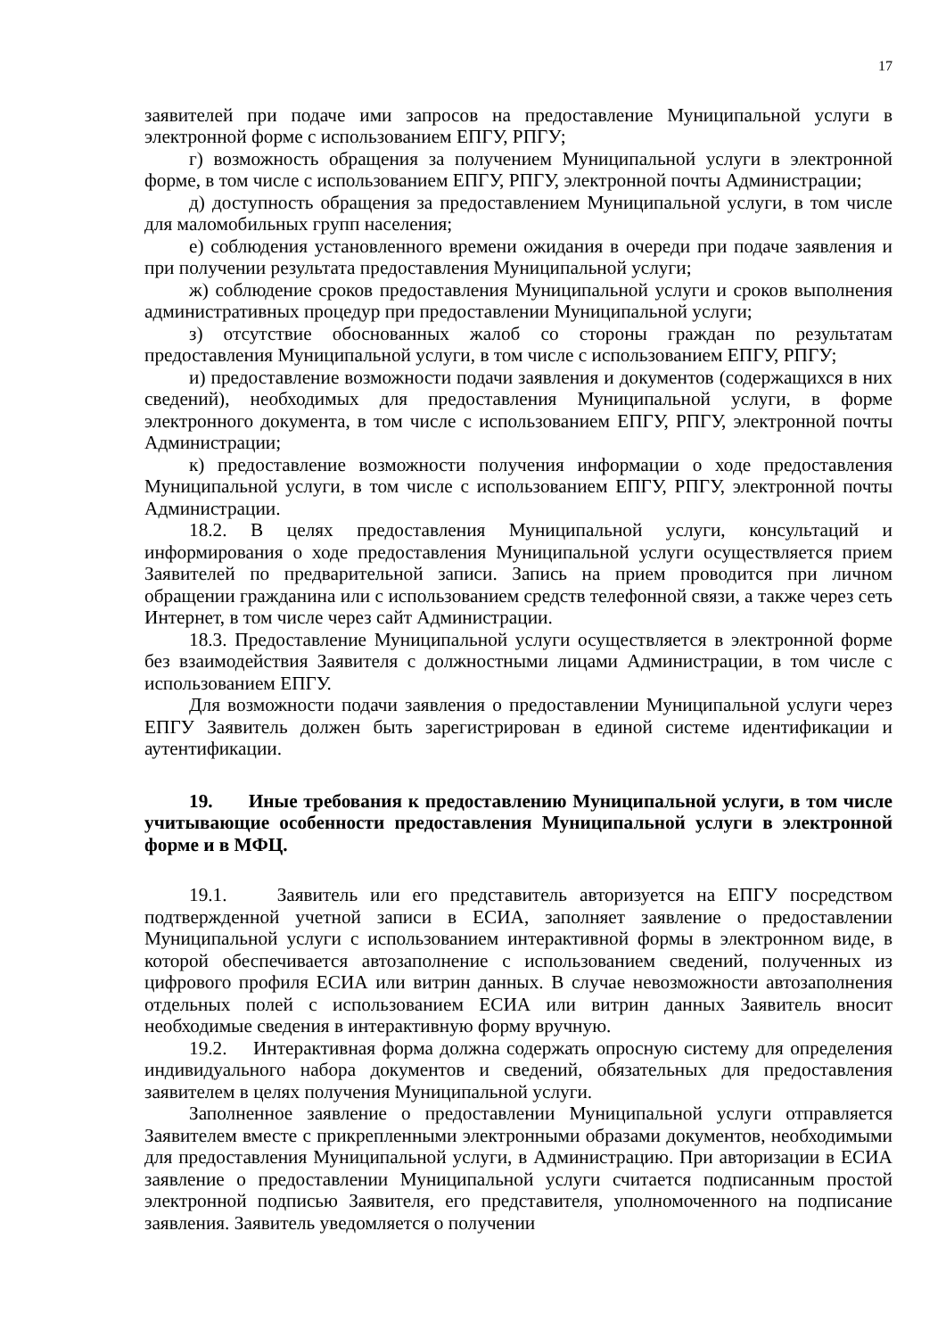17
заявителей при подаче ими запросов на предоставление Муниципальной услуги в электронной форме с использованием ЕПГУ, РПГУ;
г) возможность обращения за получением Муниципальной услуги в электронной форме, в том числе с использованием ЕПГУ, РПГУ, электронной почты Администрации;
д) доступность обращения за предоставлением Муниципальной услуги, в том числе для маломобильных групп населения;
е) соблюдения установленного времени ожидания в очереди при подаче заявления и при получении результата предоставления Муниципальной услуги;
ж) соблюдение сроков предоставления Муниципальной услуги и сроков выполнения административных процедур при предоставлении Муниципальной услуги;
з) отсутствие обоснованных жалоб со стороны граждан по результатам предоставления Муниципальной услуги, в том числе с использованием ЕПГУ, РПГУ;
и) предоставление возможности подачи заявления и документов (содержащихся в них сведений), необходимых для предоставления Муниципальной услуги, в форме электронного документа, в том числе с использованием ЕПГУ, РПГУ, электронной почты Администрации;
к) предоставление возможности получения информации о ходе предоставления Муниципальной услуги, в том числе с использованием ЕПГУ, РПГУ, электронной почты Администрации.
18.2. В целях предоставления Муниципальной услуги, консультаций и информирования о ходе предоставления Муниципальной услуги осуществляется прием Заявителей по предварительной записи. Запись на прием проводится при личном обращении гражданина или с использованием средств телефонной связи, а также через сеть Интернет, в том числе через сайт Администрации.
18.3. Предоставление Муниципальной услуги осуществляется в электронной форме без взаимодействия Заявителя с должностными лицами Администрации, в том числе с использованием ЕПГУ.
Для возможности подачи заявления о предоставлении Муниципальной услуги через ЕПГУ Заявитель должен быть зарегистрирован в единой системе идентификации и аутентификации.
19. Иные требования к предоставлению Муниципальной услуги, в том числе учитывающие особенности предоставления Муниципальной услуги в электронной форме и в МФЦ.
19.1. Заявитель или его представитель авторизуется на ЕПГУ посредством подтвержденной учетной записи в ЕСИА, заполняет заявление о предоставлении Муниципальной услуги с использованием интерактивной формы в электронном виде, в которой обеспечивается автозаполнение с использованием сведений, полученных из цифрового профиля ЕСИА или витрин данных. В случае невозможности автозаполнения отдельных полей с использованием ЕСИА или витрин данных Заявитель вносит необходимые сведения в интерактивную форму вручную.
19.2. Интерактивная форма должна содержать опросную систему для определения индивидуального набора документов и сведений, обязательных для предоставления заявителем в целях получения Муниципальной услуги.
Заполненное заявление о предоставлении Муниципальной услуги отправляется Заявителем вместе с прикрепленными электронными образами документов, необходимыми для предоставления Муниципальной услуги, в Администрацию. При авторизации в ЕСИА заявление о предоставлении Муниципальной услуги считается подписанным простой электронной подписью Заявителя, его представителя, уполномоченного на подписание заявления. Заявитель уведомляется о получении